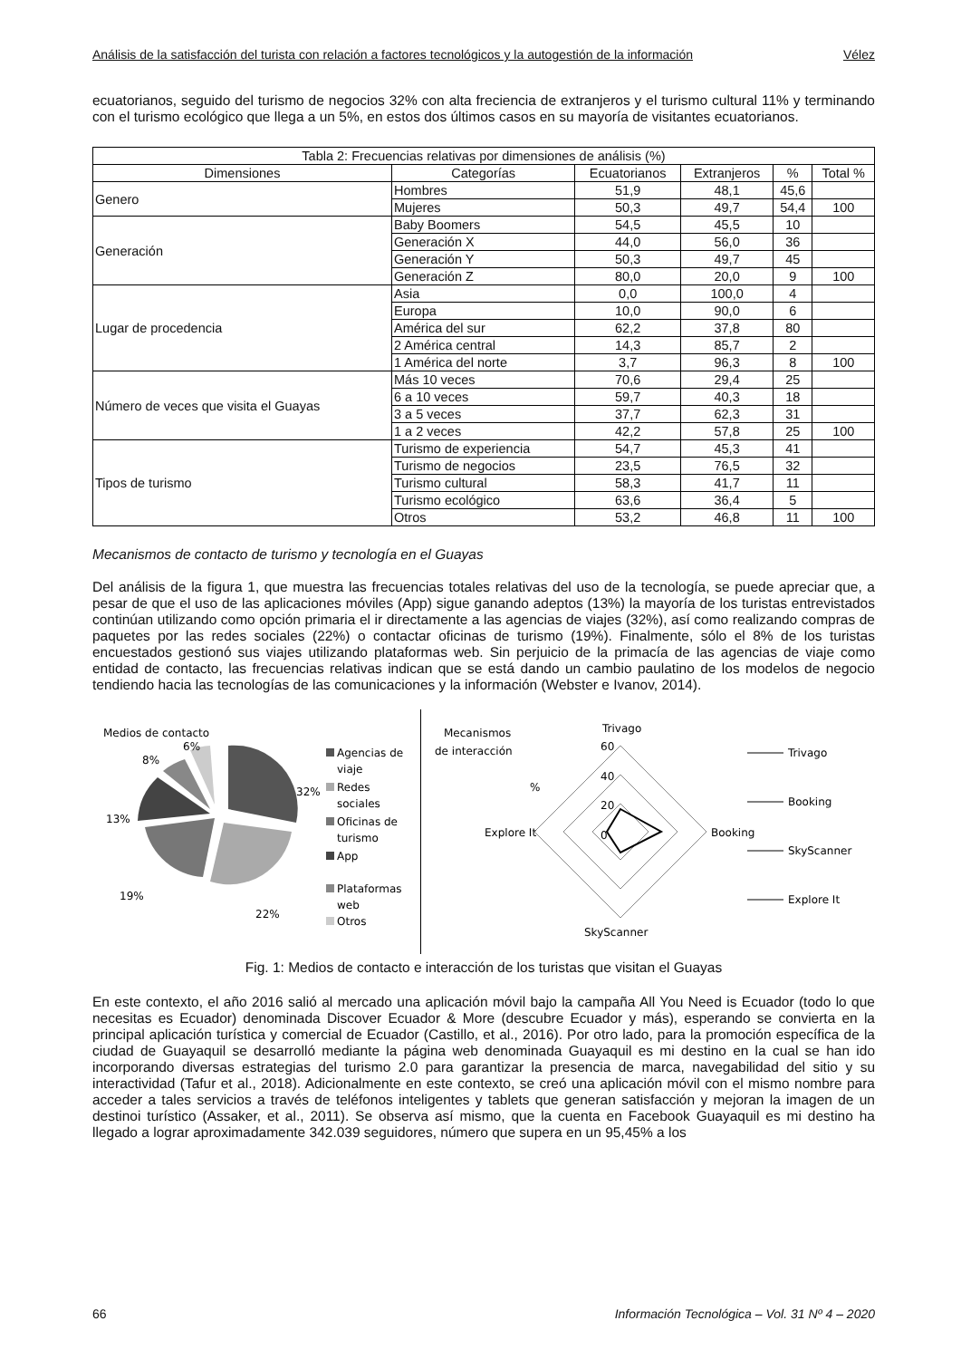Análisis de la satisfacción del turista con relación a factores tecnológicos y la autogestión de la información Vélez
ecuatorianos, seguido del turismo de negocios 32% con alta freciencia de extranjeros y el turismo cultural 11% y terminando con el turismo ecológico que llega a un 5%, en estos dos últimos casos en su mayoría de visitantes ecuatorianos.
| Tabla 2: Frecuencias relativas por dimensiones de análisis (%) | | | | | |
| --- | --- | --- | --- | --- | --- |
| Dimensiones | Categorías | Ecuatorianos | Extranjeros | % | Total % |
| Genero | Hombres | 51,9 | 48,1 | 45,6 | |
| | Mujeres | 50,3 | 49,7 | 54,4 | 100 |
| Generación | Baby Boomers | 54,5 | 45,5 | 10 | |
| | Generación X | 44,0 | 56,0 | 36 | |
| | Generación Y | 50,3 | 49,7 | 45 | |
| | Generación Z | 80,0 | 20,0 | 9 | 100 |
| Lugar de procedencia | Asia | 0,0 | 100,0 | 4 | |
| | Europa | 10,0 | 90,0 | 6 | |
| | América del sur | 62,2 | 37,8 | 80 | |
| | 2 América central | 14,3 | 85,7 | 2 | |
| | 1 América del norte | 3,7 | 96,3 | 8 | 100 |
| Número de veces que visita el Guayas | Más 10 veces | 70,6 | 29,4 | 25 | |
| | 6 a 10 veces | 59,7 | 40,3 | 18 | |
| | 3 a 5 veces | 37,7 | 62,3 | 31 | |
| | 1 a 2 veces | 42,2 | 57,8 | 25 | 100 |
| Tipos de turismo | Turismo de experiencia | 54,7 | 45,3 | 41 | |
| | Turismo de negocios | 23,5 | 76,5 | 32 | |
| | Turismo cultural | 58,3 | 41,7 | 11 | |
| | Turismo ecológico | 63,6 | 36,4 | 5 | |
| | Otros | 53,2 | 46,8 | 11 | 100 |
Mecanismos de contacto de turismo y tecnología en el Guayas
Del análisis de la figura 1, que muestra las frecuencias totales relativas del uso de la tecnología, se puede apreciar que, a pesar de que el uso de las aplicaciones móviles (App) sigue ganando adeptos (13%) la mayoría de los turistas entrevistados continúan utilizando como opción primaria el ir directamente a las agencias de viajes (32%), así como realizando compras de paquetes por las redes sociales (22%) o contactar oficinas de turismo (19%). Finalmente, sólo el 8% de los turistas encuestados gestionó sus viajes utilizando plataformas web. Sin perjuicio de la primacía de las agencias de viaje como entidad de contacto, las frecuencias relativas indican que se está dando un cambio paulatino de los modelos de negocio tendiendo hacia las tecnologías de las comunicaciones y la información (Webster e Ivanov, 2014).
Medios de contacto
32%
22%
19%
13%
8%
6%
Agencias de
viaje
Redes
sociales
Oficinas de
turismo
App
Plataformas
web
Otros
Mecanismos
de interacción
%
Trivago
60
40
20
0
Explore It
Booking
SkyScanner
Trivago
Booking
SkyScanner
Explore It
Fig. 1: Medios de contacto e interacción de los turistas que visitan el Guayas
En este contexto, el año 2016 salió al mercado una aplicación móvil bajo la campaña All You Need is Ecuador (todo lo que necesitas es Ecuador) denominada Discover Ecuador & More (descubre Ecuador y más), esperando se convierta en la principal aplicación turística y comercial de Ecuador (Castillo, et al., 2016). Por otro lado, para la promoción específica de la ciudad de Guayaquil se desarrolló mediante la página web denominada Guayaquil es mi destino en la cual se han ido incorporando diversas estrategias del turismo 2.0 para garantizar la presencia de marca, navegabilidad del sitio y su interactividad (Tafur et al., 2018). Adicionalmente en este contexto, se creó una aplicación móvil con el mismo nombre para acceder a tales servicios a través de teléfonos inteligentes y tablets que generan satisfacción y mejoran la imagen de un destinoi turístico (Assaker, et al., 2011). Se observa así mismo, que la cuenta en Facebook Guayaquil es mi destino ha llegado a lograr aproximadamente 342.039 seguidores, número que supera en un 95,45% a los
66 Información Tecnológica – Vol. 31 Nº 4 – 2020